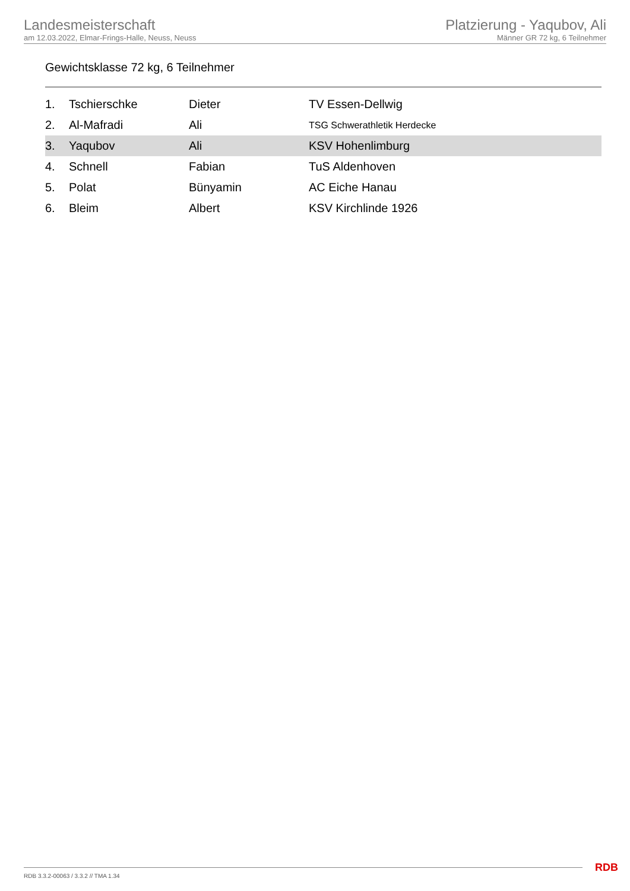Landesmeisterschaft
am 12.03.2022, Elmar-Frings-Halle, Neuss, Neuss
Platzierung - Yaqubov, Ali
Männer GR 72 kg, 6 Teilnehmer
Gewichtsklasse 72 kg, 6 Teilnehmer
| 1. | Tschierschke | Dieter | TV Essen-Dellwig |
| 2. | Al-Mafradi | Ali | TSG Schwerathletik Herdecke |
| 3. | Yaqubov | Ali | KSV Hohenlimburg |
| 4. | Schnell | Fabian | TuS Aldenhoven |
| 5. | Polat | Bünyamin | AC Eiche Hanau |
| 6. | Bleim | Albert | KSV Kirchlinde 1926 |
RDB 3.3.2-00063 / 3.3.2 // TMA 1.34
RDB